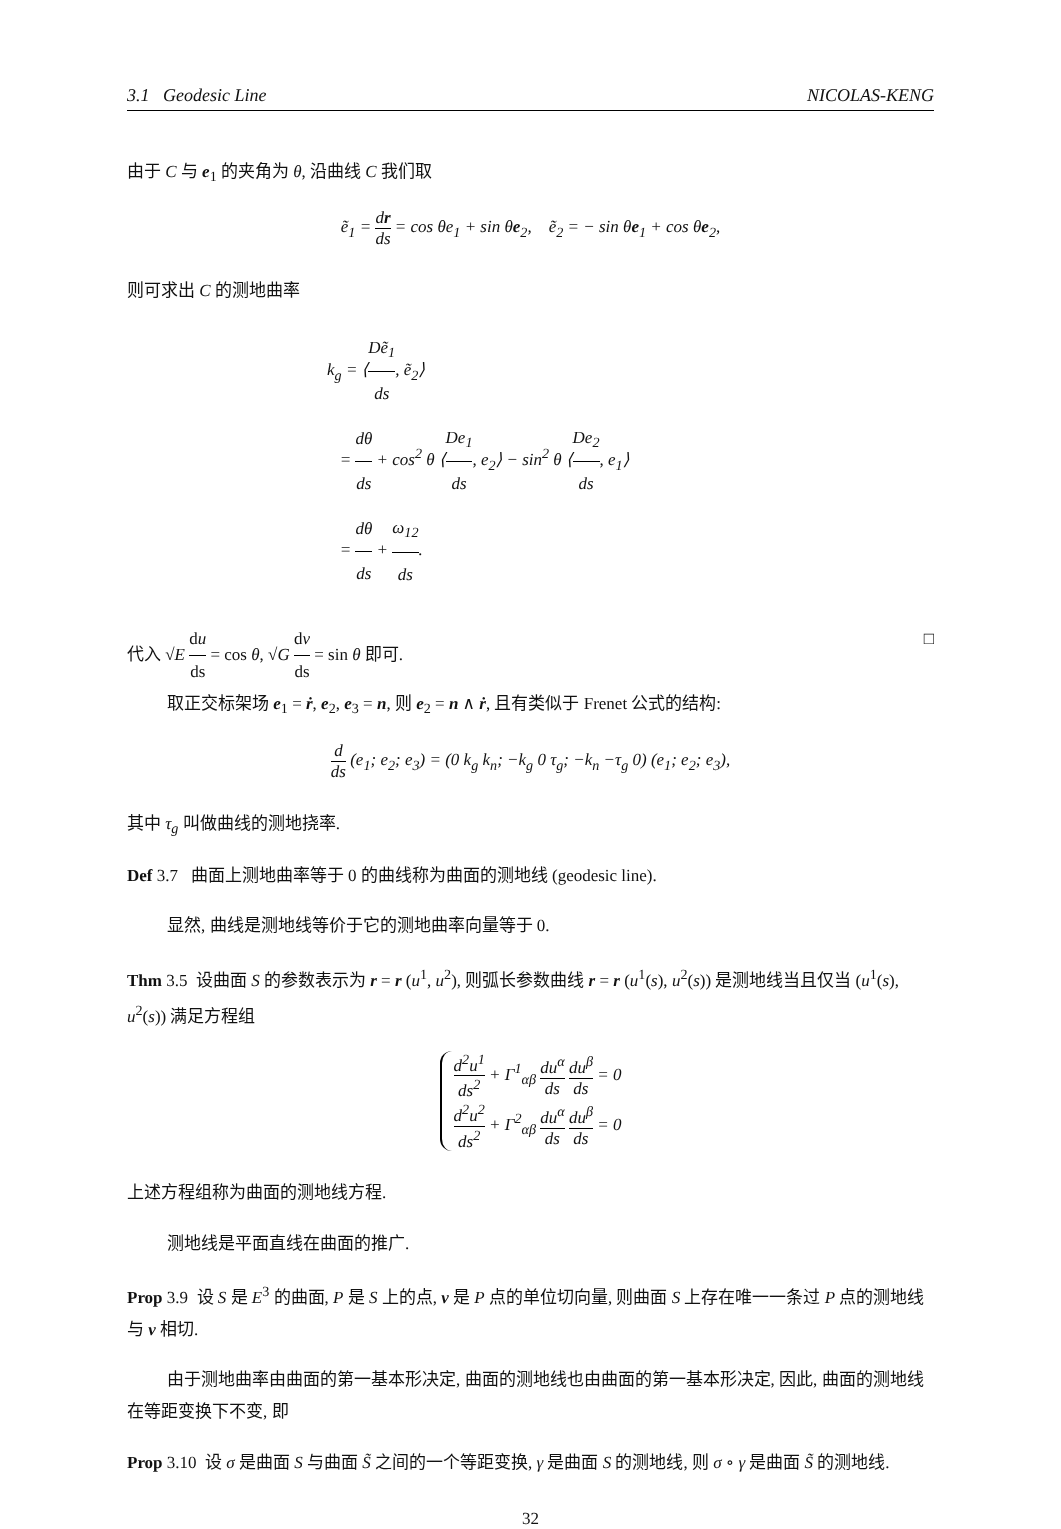3.1 Geodesic Line NICOLAS-KENG
由于 C 与 e<sub>1</sub> 的夹角为 θ, 沿曲线 C 我们取
ẽ<sub>1</sub> = dr ds = cos θe<sub>1</sub> + sin θe<sub>2</sub>, ẽ<sub>2</sub> = − sin θe<sub>1</sub> + cos θe<sub>2</sub>,
则可求出 C 的测地曲率
k<sub>g</sub> = ⟨Dẽ<sub>1</sub> ds, ẽ<sub>2</sub>⟩
= dθ ds + cos<sup>2</sup> θ ⟨De<sub>1</sub> ds, e<sub>2</sub>⟩ − sin<sup>2</sup> θ ⟨De<sub>2</sub> ds, e<sub>1</sub>⟩
= dθ ds + ω<sub>12</sub> ds.
代入 √E du ds = cos θ, √G dv ds = sin θ 即可. □
取正交标架场 e<sub>1</sub> = ṙ, e<sub>2</sub>, e<sub>3</sub> = n, 则 e<sub>2</sub> = n ∧ ṙ, 且有类似于 Frenet 公式的结构:
d ds (e<sub>1</sub>; e<sub>2</sub>; e<sub>3</sub>) = (0 k<sub>g</sub> k<sub>n</sub>; −k<sub>g</sub> 0 τ<sub>g</sub>; −k<sub>n</sub> −τ<sub>g</sub> 0) (e<sub>1</sub>; e<sub>2</sub>; e<sub>3</sub>),
其中 τ<sub>g</sub> 叫做曲线的测地挠率.
Def 3.7 曲面上测地曲率等于 0 的曲线称为曲面的测地线 (geodesic line).
显然, 曲线是测地线等价于它的测地曲率向量等于 0.
Thm 3.5 设曲面 S 的参数表示为 r = r (u<sup>1</sup>, u<sup>2</sup>), 则弧长参数曲线 r = r (u<sup>1</sup>(s), u<sup>2</sup>(s)) 是测地线当且仅当 (u<sup>1</sup>(s), u<sup>2</sup>(s)) 满足方程组
d<sup>2</sup>u<sup>1</sup> ds<sup>2</sup> + Γ<sup>1</sup><sub>αβ</sub> du<sup>α</sup> ds du<sup>β</sup> ds = 0
d<sup>2</sup>u<sup>2</sup> ds<sup>2</sup> + Γ<sup>2</sup><sub>αβ</sub> du<sup>α</sup> ds du<sup>β</sup> ds = 0
上述方程组称为曲面的测地线方程.
测地线是平面直线在曲面的推广.
Prop 3.9 设 S 是 E<sup>3</sup> 的曲面, P 是 S 上的点, v 是 P 点的单位切向量, 则曲面 S 上存在唯一一条过 P 点的测地线与 v 相切.
由于测地曲率由曲面的第一基本形决定, 曲面的测地线也由曲面的第一基本形决定, 因此, 曲面的测地线在等距变换下不变, 即
Prop 3.10 设 σ 是曲面 S 与曲面 S̃ 之间的一个等距变换, γ 是曲面 S 的测地线, 则 σ ∘ γ 是曲面 S̃ 的测地线.
32